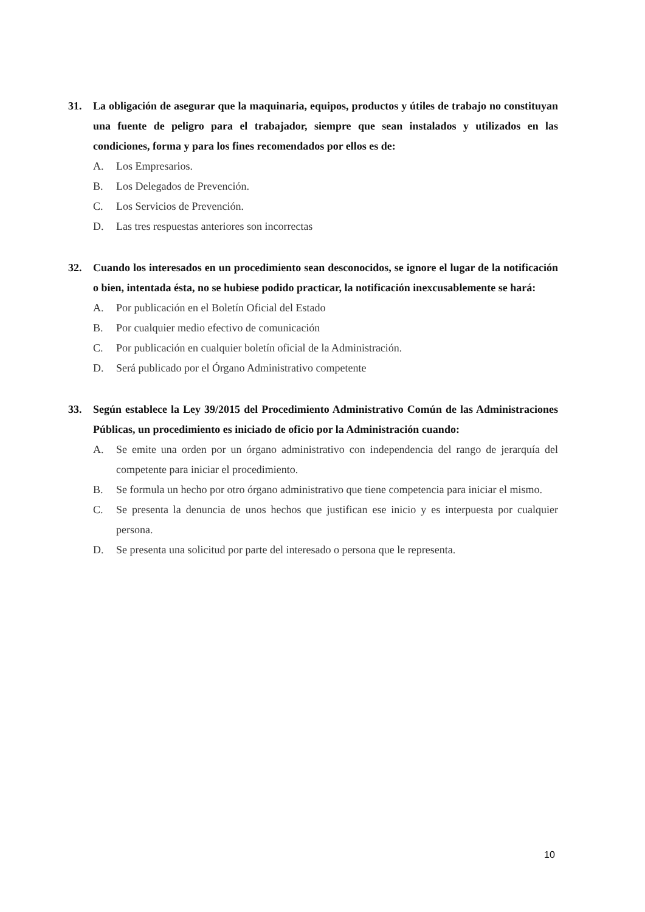31. La obligación de asegurar que la maquinaria, equipos, productos y útiles de trabajo no constituyan una fuente de peligro para el trabajador, siempre que sean instalados y utilizados en las condiciones, forma y para los fines recomendados por ellos es de:
A. Los Empresarios.
B. Los Delegados de Prevención.
C. Los Servicios de Prevención.
D. Las tres respuestas anteriores son incorrectas
32. Cuando los interesados en un procedimiento sean desconocidos, se ignore el lugar de la notificación o bien, intentada ésta, no se hubiese podido practicar, la notificación inexcusablemente se hará:
A. Por publicación en el Boletín Oficial del Estado
B. Por cualquier medio efectivo de comunicación
C. Por publicación en cualquier boletín oficial de la Administración.
D. Será publicado por el Órgano Administrativo competente
33. Según establece la Ley 39/2015 del Procedimiento Administrativo Común de las Administraciones Públicas, un procedimiento es iniciado de oficio por la Administración cuando:
A. Se emite una orden por un órgano administrativo con independencia del rango de jerarquía del competente para iniciar el procedimiento.
B. Se formula un hecho por otro órgano administrativo que tiene competencia para iniciar el mismo.
C. Se presenta la denuncia de unos hechos que justifican ese inicio y es interpuesta por cualquier persona.
D. Se presenta una solicitud por parte del interesado o persona que le representa.
10